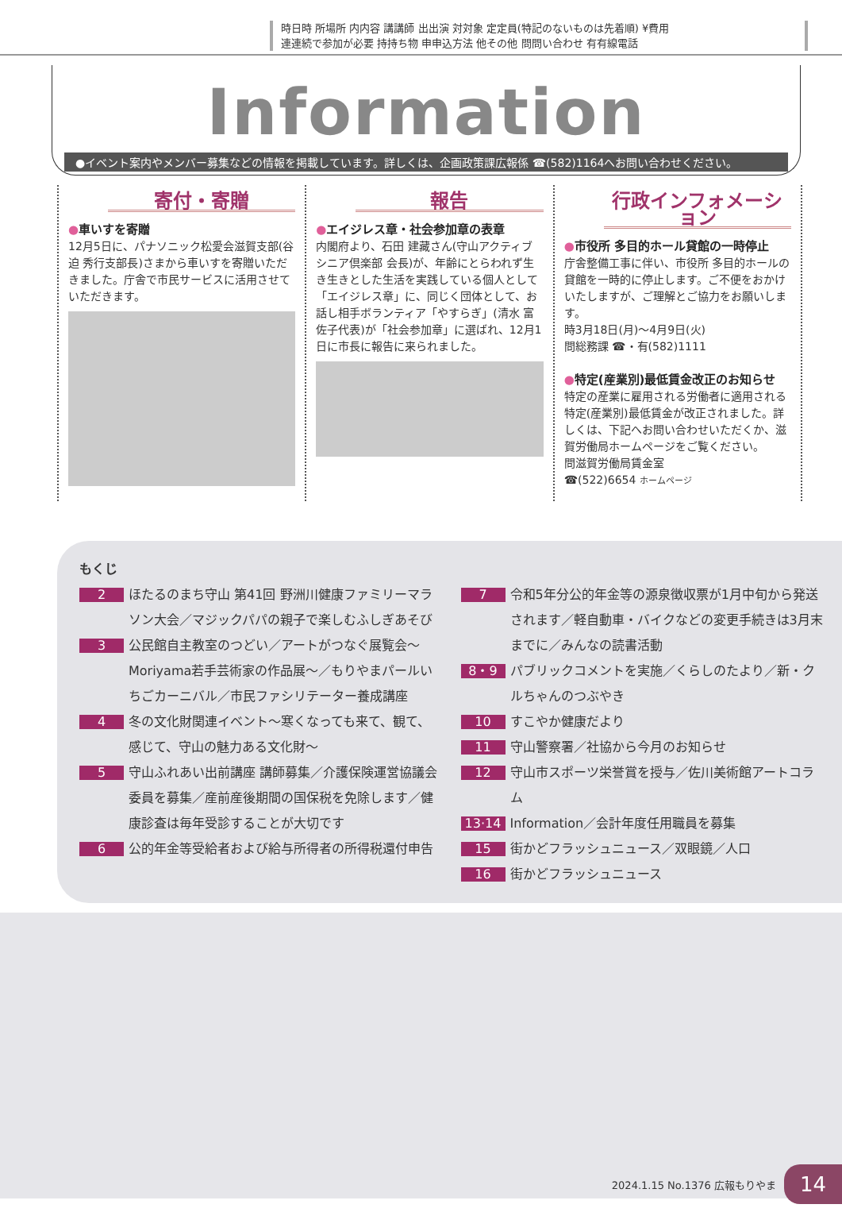時日時 所場所 内内容 講講師 出出演 対対象 定定員(特記のないものは先着順) ¥費用
連連続で参加が必要 持持ち物 申申込方法 他その他 問問い合わせ 有有線電話
Information
●イベント案内やメンバー募集などの情報を掲載しています。詳しくは、企画政策課広報係 ☎(582)1164へお問い合わせください。
寄付・寄贈
●車いすを寄贈
12月5日に、パナソニック松愛会滋賀支部(谷迫 秀行支部長)さまから車いすを寄贈いただきました。庁舎で市民サービスに活用させていただきます。
報告
●エイジレス章・社会参加章の表章
内閣府より、石田 建藏さん(守山アクティブシニア倶楽部 会長)が、年齢にとらわれず生き生きとした生活を実践している個人として「エイジレス章」に、同じく団体として、お話し相手ボランティア「やすらぎ」(清水 富佐子代表)が「社会参加章」に選ばれ、12月1日に市長に報告に来られました。
行政インフォメーション
●市役所 多目的ホール貸館の一時停止
庁舎整備工事に伴い、市役所 多目的ホールの貸館を一時的に停止します。ご不便をおかけいたしますが、ご理解とご協力をお願いします。
時3月18日(月)～4月9日(火)
問総務課 ☎・有(582)1111
●特定(産業別)最低賃金改正のお知らせ
特定の産業に雇用される労働者に適用される特定(産業別)最低賃金が改正されました。詳しくは、下記へお問い合わせいただくか、滋賀労働局ホームページをご覧ください。
問滋賀労働局賃金室
☎(522)6654 ホームページ
もくじ
2 ほたるのまち守山 第41回 野洲川健康ファミリーマラソン大会／マジックパパの親子で楽しむふしぎあそび
3 公民館自主教室のつどい／アートがつなぐ展覧会～Moriyama若手芸術家の作品展～／もりやまパールいちごカーニバル／市民ファシリテーター養成講座
4 冬の文化財関連イベント～寒くなっても来て、観て、感じて、守山の魅力ある文化財～
5 守山ふれあい出前講座 講師募集／介護保険運営協議会委員を募集／産前産後期間の国保税を免除します／健康診査は毎年受診することが大切です
6 公的年金等受給者および給与所得者の所得税還付申告
7 令和5年分公的年金等の源泉徴収票が1月中旬から発送されます／軽自動車・バイクなどの変更手続きは3月末までに／みんなの読書活動
8・9 パブリックコメントを実施／くらしのたより／新・クルちゃんのつぶやき
10 すこやか健康だより
11 守山警察署／社協から今月のお知らせ
12 守山市スポーツ栄誉賞を授与／佐川美術館アートコラム
13·14 Information／会計年度任用職員を募集
15 街かどフラッシュニュース／双眼鏡／人口
16 街かどフラッシュニュース
2024.1.15 No.1376 広報もりやま 14